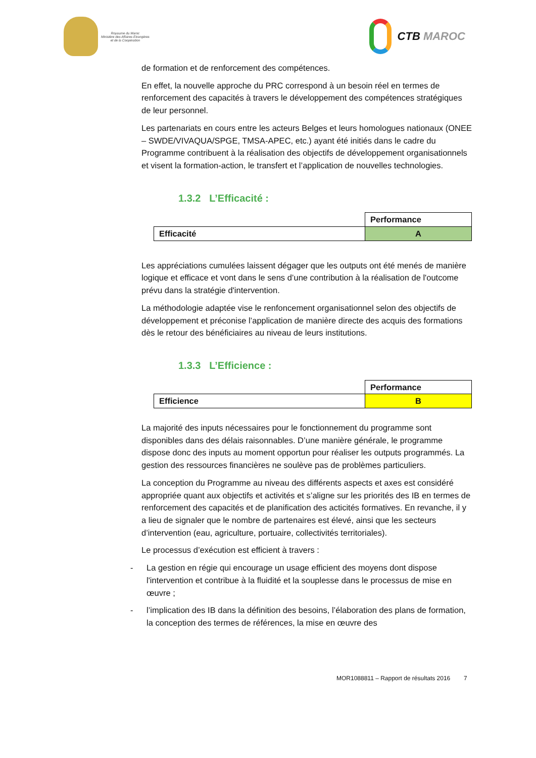Royaume du Maroc
Ministère des Affaires Etrangères
et de la Coopération
CTB MAROC
de formation et de renforcement des compétences.
En effet, la nouvelle approche du PRC correspond à un besoin réel en termes de renforcement des capacités à travers le développement des compétences stratégiques de leur personnel.
Les partenariats en cours entre les acteurs Belges et leurs homologues nationaux (ONEE – SWDE/VIVAQUA/SPGE, TMSA-APEC, etc.) ayant été initiés dans le cadre du Programme contribuent à la réalisation des objectifs de développement organisationnels et visent la formation-action, le transfert et l’application de nouvelles technologies.
1.3.2 L’Efficacité :
| | Performance |
| Efficacité | A |
Les appréciations cumulées laissent dégager que les outputs ont été menés de manière logique et efficace et vont dans le sens d’une contribution à la réalisation de l'outcome prévu dans la stratégie d'intervention.
La méthodologie adaptée vise le renfoncement organisationnel selon des objectifs de développement et préconise l’application de manière directe des acquis des formations dès le retour des bénéficiaires au niveau de leurs institutions.
1.3.3 L’Efficience :
| | Performance |
| Efficience | B |
La majorité des inputs nécessaires pour le fonctionnement du programme sont disponibles dans des délais raisonnables. D’une manière générale, le programme dispose donc des inputs au moment opportun pour réaliser les outputs programmés. La gestion des ressources financières ne soulève pas de problèmes particuliers.
La conception du Programme au niveau des différents aspects et axes est considéré appropriée quant aux objectifs et activités et s’aligne sur les priorités des IB en termes de renforcement des capacités et de planification des acticités formatives. En revanche, il y a lieu de signaler que le nombre de partenaires est élevé, ainsi que les secteurs d’intervention (eau, agriculture, portuaire, collectivités territoriales).
Le processus d’exécution est efficient à travers :
- La gestion en régie qui encourage un usage efficient des moyens dont dispose l'intervention et contribue à la fluidité et la souplesse dans le processus de mise en œuvre ;
- l’implication des IB dans la définition des besoins, l’élaboration des plans de formation, la conception des termes de références, la mise en œuvre des
MOR1088811 – Rapport de résultats 2016 7